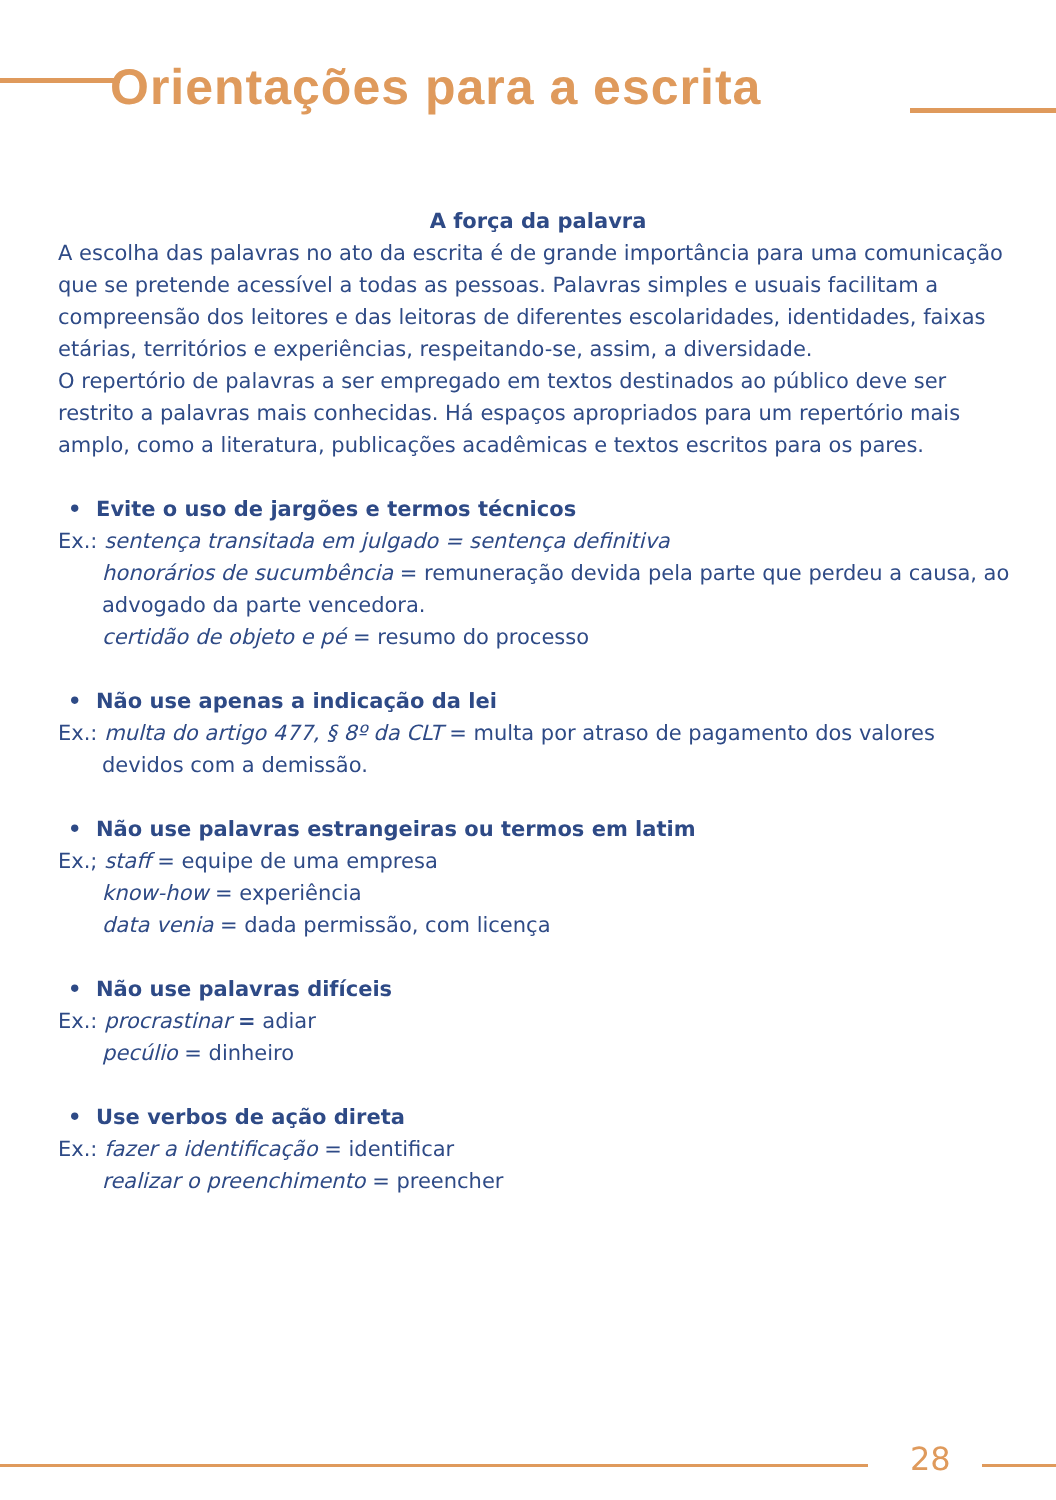Orientações para a escrita
A força da palavra
A escolha das palavras no ato da escrita é de grande importância para uma comunicação que se pretende acessível a todas as pessoas. Palavras simples e usuais facilitam a compreensão dos leitores e das leitoras de diferentes escolaridades, identidades, faixas etárias, territórios e experiências, respeitando-se, assim, a diversidade.
O repertório de palavras a ser empregado em textos destinados ao público deve ser restrito a palavras mais conhecidas. Há espaços apropriados para um repertório mais amplo, como a literatura, publicações acadêmicas e textos escritos para os pares.
• Evite o uso de jargões e termos técnicos
Ex.: sentença transitada em julgado = sentença definitiva
honorários de sucumbência = remuneração devida pela parte que perdeu a causa, ao advogado da parte vencedora.
certidão de objeto e pé = resumo do processo
• Não use apenas a indicação da lei
Ex.: multa do artigo 477, § 8º da CLT = multa por atraso de pagamento dos valores
devidos com a demissão.
• Não use palavras estrangeiras ou termos em latim
Ex.; staff = equipe de uma empresa
know-how = experiência
data venia = dada permissão, com licença
• Não use palavras difíceis
Ex.: procrastinar = adiar
pecúlio = dinheiro
• Use verbos de ação direta
Ex.: fazer a identificação = identificar
realizar o preenchimento = preencher
28